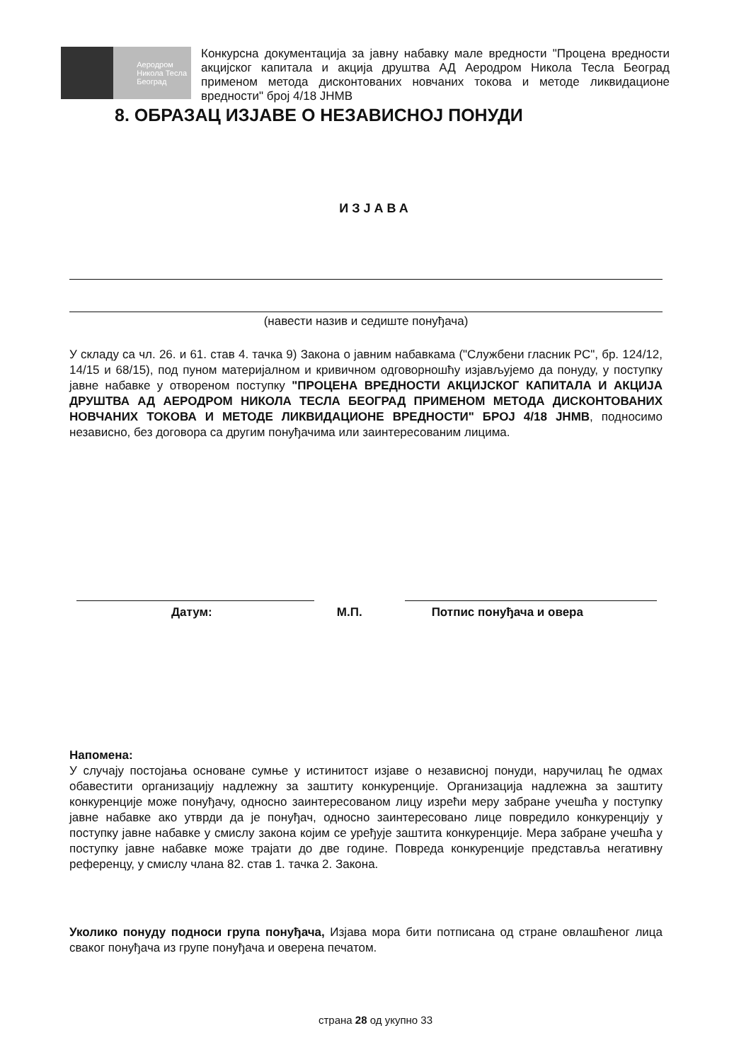Аеродром
Никола Тесла
Београд
Конкурсна документација за јавну набавку мале вредности "Процена вредности акцијског капитала и акција друштва АД Аеродром Никола Тесла Београд применом метода дисконтованих новчаних токова и методе ликвидационе вредности" број 4/18 ЈНМВ
8. ОБРАЗАЦ ИЗЈАВЕ О НЕЗАВИСНОЈ ПОНУДИ
ИЗЈАВА
(навести назив и седиште понуђача)
У складу са чл. 26. и 61. став 4. тачка 9) Закона о јавним набавкама ("Службени гласник РС", бр. 124/12, 14/15 и 68/15), под пуном материјалном и кривичном одговорношћу изјављујемо да понуду, у поступку јавне набавке у отвореном поступку "ПРОЦЕНА ВРЕДНОСТИ АКЦИЈСКОГ КАПИТАЛА И АКЦИЈА ДРУШТВА АД АЕРОДРОМ НИКОЛА ТЕСЛА БЕОГРАД ПРИМЕНОМ МЕТОДА ДИСКОНТОВАНИХ НОВЧАНИХ ТОКОВА И МЕТОДЕ ЛИКВИДАЦИОНЕ ВРЕДНОСТИ" БРОЈ 4/18 ЈНМВ, подносимо независно, без договора са другим понуђачима или заинтересованим лицима.
Датум: М.П. Потпис понуђача и овера
Напомена:
У случају постојања основане сумње у истинитост изјаве о независној понуди, наручилац ће одмах обавестити организацију надлежну за заштиту конкуренције. Организација надлежна за заштиту конкуренције може понуђачу, односно заинтересованом лицу изрећи меру забране учешћа у поступку јавне набавке ако утврди да је понуђач, односно заинтересовано лице повредило конкуренцију у поступку јавне набавке у смислу закона којим се уређује заштита конкуренције. Мера забране учешћа у поступку јавне набавке може трајати до две године. Повреда конкуренције представља негативну референцу, у смислу члана 82. став 1. тачка 2. Закона.
Уколико понуду подноси група понуђача, Изјава мора бити потписана од стране овлашћеног лица сваког понуђача из групе понуђача и оверена печатом.
страна 28 од укупно 33